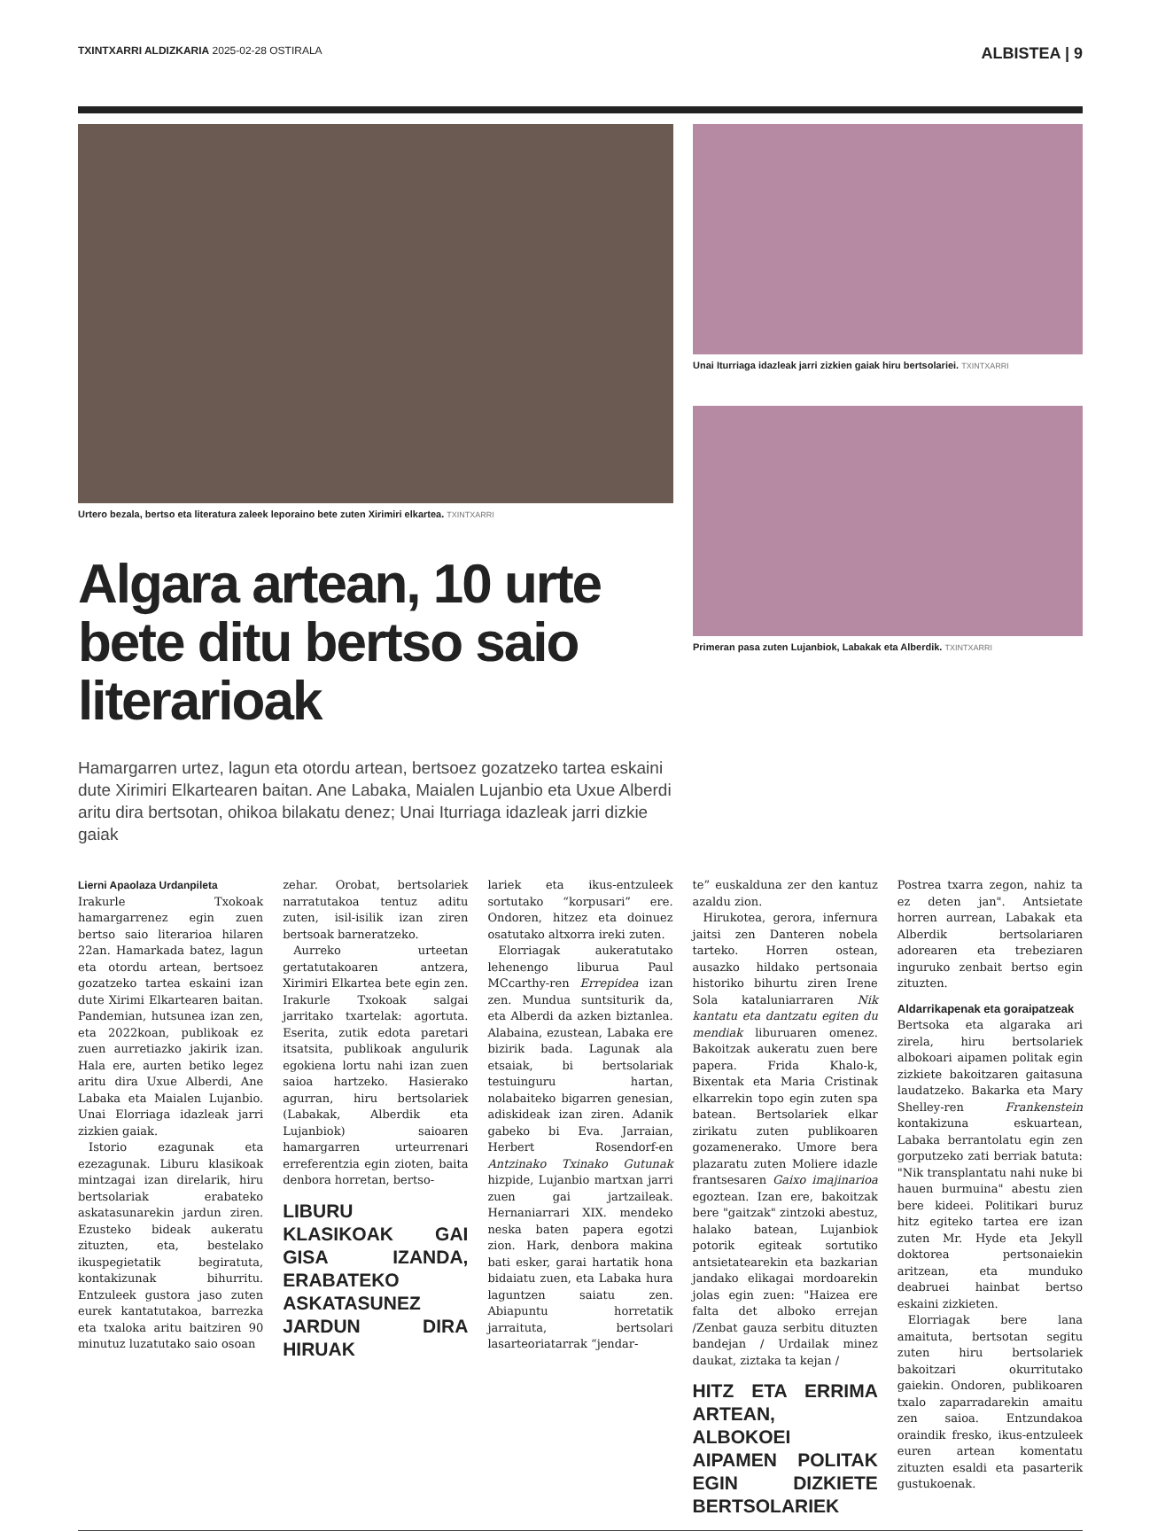TXINTXARRI ALDIZKARIA 2025-02-28 OSTIRALA
ALBISTEA | 9
Urtero bezala, bertso eta literatura zaleek leporaino bete zuten Xirimiri elkartea. TXINTXARRI
Algara artean, 10 urte bete ditu bertso saio literarioak
Hamargarren urtez, lagun eta otordu artean, bertsoez gozatzeko tartea eskaini dute Xirimiri Elkartearen baitan. Ane Labaka, Maialen Lujanbio eta Uxue Alberdi aritu dira bertsotan, ohikoa bilakatu denez; Unai Iturriaga idazleak jarri dizkie gaiak
Unai Iturriaga idazleak jarri zizkien gaiak hiru bertsolariei. TXINTXARRI
Primeran pasa zuten Lujanbiok, Labakak eta Alberdik. TXINTXARRI
Lierni Apaolaza Urdanpileta
Irakurle Txokoak hamargarrenez egin zuen bertso saio literarioa hilaren 22an. Hamarkada batez, lagun eta otordu artean, bertsoez gozatzeko tartea eskaini izan dute Xirimi Elkartearen baitan. Pandemian, hutsunea izan zen, eta 2022koan, publikoak ez zuen aurretiazko jakirik izan. Hala ere, aurten betiko legez aritu dira Uxue Alberdi, Ane Labaka eta Maialen Lujanbio. Unai Elorriaga idazleak jarri zizkien gaiak.
Istorio ezagunak eta ezezagunak. Liburu klasikoak mintzagai izan direlarik, hiru bertsolariak erabateko askatasunarekin jardun ziren. Ezusteko bideak aukeratu zituzten, eta, bestelako ikuspegietatik begiratuta, kontakizunak bihurritu. Entzuleek gustora jaso zuten eurek kantatutakoa, barrezka eta txaloka aritu baitziren 90 minutuz luzatutako saio osoan
zehar. Orobat, bertsolariek narratutakoa tentuz aditu zuten, isil-isilik izan ziren bertsoak barneratzeko.
Aurreko urteetan gertatutakoaren antzera, Xirimiri Elkartea bete egin zen. Irakurle Txokoak salgai jarritako txartelak: agortuta. Eserita, zutik edota paretari itsatsita, publikoak angulurik egokiena lortu nahi izan zuen saioa hartzeko. Hasierako agurran, hiru bertsolariek (Labakak, Alberdik eta Lujanbiok) saioaren hamargarren urteurrenari erreferentzia egin zioten, baita denbora horretan, bertso-
LIBURU KLASIKOAK GAI GISA IZANDA, ERABATEKO ASKATASUNEZ JARDUN DIRA HIRUAK
lariek eta ikus-entzuleek sortutako “korpusari” ere. Ondoren, hitzez eta doinuez osatutako altxorra ireki zuten.
Elorriagak aukeratutako lehenengo liburua Paul MCcarthy-ren Errepidea izan zen. Mundua suntsiturik da, eta Alberdi da azken biztanlea. Alabaina, ezustean, Labaka ere bizirik bada. Lagunak ala etsaiak, bi bertsolariak testuinguru hartan, nolabaiteko bigarren genesian, adiskideak izan ziren. Adanik gabeko bi Eva. Jarraian, Herbert Rosendorf-en Antzinako Txinako Gutunak hizpide, Lujanbio martxan jarri zuen gai jartzaileak. Hernaniarrari XIX. mendeko neska baten papera egotzi zion. Hark, denbora makina bati esker, garai hartatik hona bidaiatu zuen, eta Labaka hura laguntzen saiatu zen. Abiapuntu horretatik jarraituta, bertsolari lasarteoriatarrak “jendar-
te” euskalduna zer den kantuz azaldu zion.
Hirukotea, gerora, infernura jaitsi zen Danteren nobela tarteko. Horren ostean, ausazko hildako pertsonaia historiko bihurtu ziren Irene Sola kataluniarraren Nik kantatu eta dantzatu egiten du mendiak liburuaren omenez. Bakoitzak aukeratu zuen bere papera. Frida Khalo-k, Bixentak eta Maria Cristinak elkarrekin topo egin zuten spa batean. Bertsolariek elkar zirikatu zuten publikoaren gozamenerako. Umore bera plazaratu zuten Moliere idazle frantsesaren Gaixo imajinarioa egoztean. Izan ere, bakoitzak bere "gaitzak" zintzoki abestuz, halako batean, Lujanbiok potorik egiteak sortutiko antsietatearekin eta bazkarian jandako elikagai mordoarekin jolas egin zuen: "Haizea ere falta det alboko errejan /Zenbat gauza serbitu dituzten bandejan / Urdailak minez daukat, ziztaka ta kejan /
HITZ ETA ERRIMA ARTEAN, ALBOKOEI AIPAMEN POLITAK EGIN DIZKIETE BERTSOLARIEK
Postrea txarra zegon, nahiz ta ez deten jan". Antsietate horren aurrean, Labakak eta Alberdik bertsolariaren adorearen eta trebeziaren inguruko zenbait bertso egin zituzten.
Aldarrikapenak eta goraipatzeak
Bertsoka eta algaraka ari zirela, hiru bertsolariek albokoari aipamen politak egin zizkiete bakoitzaren gaitasuna laudatzeko. Bakarka eta Mary Shelley-ren Frankenstein kontakizuna eskuartean, Labaka berrantolatu egin zen gorputzeko zati berriak batuta: "Nik transplantatu nahi nuke bi hauen burmuina" abestu zien bere kideei. Politikari buruz hitz egiteko tartea ere izan zuten Mr. Hyde eta Jekyll doktorea pertsonaiekin aritzean, eta munduko deabruei hainbat bertso eskaini zizkieten.
Elorriagak bere lana amaituta, bertsotan segitu zuten hiru bertsolariek bakoitzari okurritutako gaiekin. Ondoren, publikoaren txalo zaparradarekin amaitu zen saioa. Entzundakoa oraindik fresko, ikus-entzuleek euren artean komentatu zituzten esaldi eta pasarterik gustukoenak.